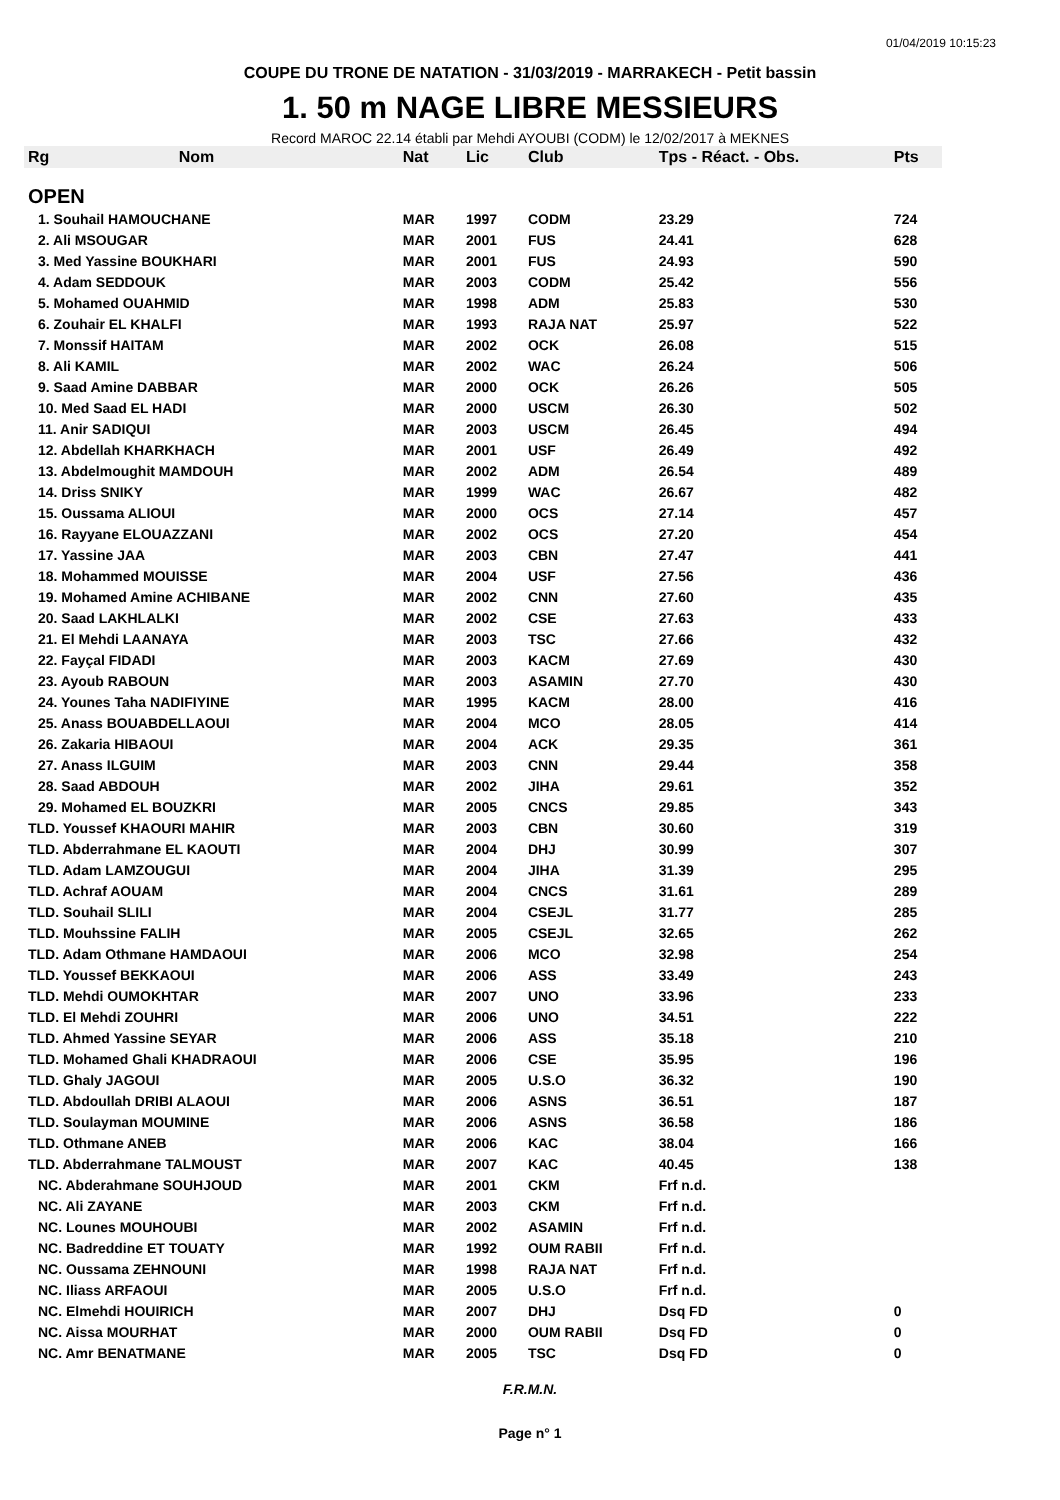01/04/2019 10:15:23
COUPE DU TRONE DE NATATION - 31/03/2019 - MARRAKECH - Petit bassin
1. 50 m NAGE LIBRE MESSIEURS
Record MAROC 22.14 établi par Mehdi AYOUBI (CODM) le 12/02/2017 à MEKNES
| Rg | Nom | Nat | Lic | Club | Tps - Réact. - Obs. | Pts |
| --- | --- | --- | --- | --- | --- | --- |
| OPEN | | | | | | |
| 1. Souhail HAMOUCHANE | | MAR | 1997 | CODM | 23.29 | 724 |
| 2. Ali MSOUGAR | | MAR | 2001 | FUS | 24.41 | 628 |
| 3. Med Yassine BOUKHARI | | MAR | 2001 | FUS | 24.93 | 590 |
| 4. Adam SEDDOUK | | MAR | 2003 | CODM | 25.42 | 556 |
| 5. Mohamed OUAHMID | | MAR | 1998 | ADM | 25.83 | 530 |
| 6. Zouhair EL KHALFI | | MAR | 1993 | RAJA NAT | 25.97 | 522 |
| 7. Monssif HAITAM | | MAR | 2002 | OCK | 26.08 | 515 |
| 8. Ali KAMIL | | MAR | 2002 | WAC | 26.24 | 506 |
| 9. Saad Amine DABBAR | | MAR | 2000 | OCK | 26.26 | 505 |
| 10. Med Saad EL HADI | | MAR | 2000 | USCM | 26.30 | 502 |
| 11. Anir SADIQUI | | MAR | 2003 | USCM | 26.45 | 494 |
| 12. Abdellah KHARKHACH | | MAR | 2001 | USF | 26.49 | 492 |
| 13. Abdelmoughit MAMDOUH | | MAR | 2002 | ADM | 26.54 | 489 |
| 14. Driss SNIKY | | MAR | 1999 | WAC | 26.67 | 482 |
| 15. Oussama ALIOUI | | MAR | 2000 | OCS | 27.14 | 457 |
| 16. Rayyane ELOUAZZANI | | MAR | 2002 | OCS | 27.20 | 454 |
| 17. Yassine JAA | | MAR | 2003 | CBN | 27.47 | 441 |
| 18. Mohammed MOUISSE | | MAR | 2004 | USF | 27.56 | 436 |
| 19. Mohamed Amine ACHIBANE | | MAR | 2002 | CNN | 27.60 | 435 |
| 20. Saad LAKHLALKI | | MAR | 2002 | CSE | 27.63 | 433 |
| 21. El Mehdi LAANAYA | | MAR | 2003 | TSC | 27.66 | 432 |
| 22. Fayçal FIDADI | | MAR | 2003 | KACM | 27.69 | 430 |
| 23. Ayoub RABOUN | | MAR | 2003 | ASAMIN | 27.70 | 430 |
| 24. Younes Taha NADIFIYINE | | MAR | 1995 | KACM | 28.00 | 416 |
| 25. Anass BOUABDELLAOUI | | MAR | 2004 | MCO | 28.05 | 414 |
| 26. Zakaria HIBAOUI | | MAR | 2004 | ACK | 29.35 | 361 |
| 27. Anass ILGUIM | | MAR | 2003 | CNN | 29.44 | 358 |
| 28. Saad ABDOUH | | MAR | 2002 | JIHA | 29.61 | 352 |
| 29. Mohamed EL BOUZKRI | | MAR | 2005 | CNCS | 29.85 | 343 |
| TLD. Youssef KHAOURI MAHIR | | MAR | 2003 | CBN | 30.60 | 319 |
| TLD. Abderrahmane EL KAOUTI | | MAR | 2004 | DHJ | 30.99 | 307 |
| TLD. Adam LAMZOUGUI | | MAR | 2004 | JIHA | 31.39 | 295 |
| TLD. Achraf AOUAM | | MAR | 2004 | CNCS | 31.61 | 289 |
| TLD. Souhail SLILI | | MAR | 2004 | CSEJL | 31.77 | 285 |
| TLD. Mouhssine FALIH | | MAR | 2005 | CSEJL | 32.65 | 262 |
| TLD. Adam Othmane HAMDAOUI | | MAR | 2006 | MCO | 32.98 | 254 |
| TLD. Youssef BEKKAOUI | | MAR | 2006 | ASS | 33.49 | 243 |
| TLD. Mehdi OUMOKHTAR | | MAR | 2007 | UNO | 33.96 | 233 |
| TLD. El Mehdi ZOUHRI | | MAR | 2006 | UNO | 34.51 | 222 |
| TLD. Ahmed Yassine SEYAR | | MAR | 2006 | ASS | 35.18 | 210 |
| TLD. Mohamed Ghali KHADRAOUI | | MAR | 2006 | CSE | 35.95 | 196 |
| TLD. Ghaly JAGOUI | | MAR | 2005 | U.S.O | 36.32 | 190 |
| TLD. Abdoullah DRIBI ALAOUI | | MAR | 2006 | ASNS | 36.51 | 187 |
| TLD. Soulayman MOUMINE | | MAR | 2006 | ASNS | 36.58 | 186 |
| TLD. Othmane ANEB | | MAR | 2006 | KAC | 38.04 | 166 |
| TLD. Abderrahmane TALMOUST | | MAR | 2007 | KAC | 40.45 | 138 |
| NC. Abderahmane SOUHJOUD | | MAR | 2001 | CKM | Frf n.d. | |
| NC. Ali ZAYANE | | MAR | 2003 | CKM | Frf n.d. | |
| NC. Lounes MOUHOUBI | | MAR | 2002 | ASAMIN | Frf n.d. | |
| NC. Badreddine ET TOUATY | | MAR | 1992 | OUM RABII | Frf n.d. | |
| NC. Oussama ZEHNOUNI | | MAR | 1998 | RAJA NAT | Frf n.d. | |
| NC. Iliass ARFAOUI | | MAR | 2005 | U.S.O | Frf n.d. | |
| NC. Elmehdi HOUIRICH | | MAR | 2007 | DHJ | Dsq FD | 0 |
| NC. Aissa MOURHAT | | MAR | 2000 | OUM RABII | Dsq FD | 0 |
| NC. Amr BENATMANE | | MAR | 2005 | TSC | Dsq FD | 0 |
F.R.M.N.
Page n° 1